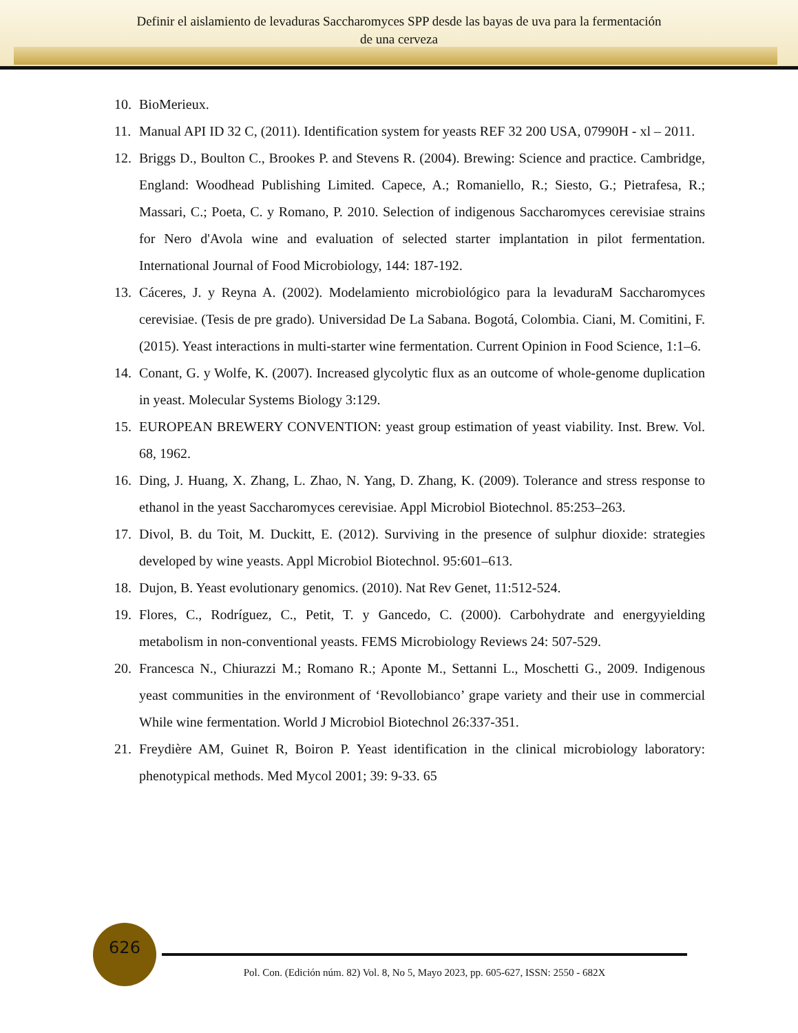Definir el aislamiento de levaduras Saccharomyces SPP desde las bayas de uva para la fermentación
de una cerveza
10. BioMerieux.
11. Manual API ID 32 C, (2011). Identification system for yeasts REF 32 200 USA, 07990H - xl – 2011.
12. Briggs D., Boulton C., Brookes P. and Stevens R. (2004). Brewing: Science and practice. Cambridge, England: Woodhead Publishing Limited. Capece, A.; Romaniello, R.; Siesto, G.; Pietrafesa, R.; Massari, C.; Poeta, C. y Romano, P. 2010. Selection of indigenous Saccharomyces cerevisiae strains for Nero d'Avola wine and evaluation of selected starter implantation in pilot fermentation. International Journal of Food Microbiology, 144: 187-192.
13. Cáceres, J. y Reyna A. (2002). Modelamiento microbiológico para la levaduraM Saccharomyces cerevisiae. (Tesis de pre grado). Universidad De La Sabana. Bogotá, Colombia. Ciani, M. Comitini, F. (2015). Yeast interactions in multi-starter wine fermentation. Current Opinion in Food Science, 1:1–6.
14. Conant, G. y Wolfe, K. (2007). Increased glycolytic flux as an outcome of whole-genome duplication in yeast. Molecular Systems Biology 3:129.
15. EUROPEAN BREWERY CONVENTION: yeast group estimation of yeast viability. Inst. Brew. Vol. 68, 1962.
16. Ding, J. Huang, X. Zhang, L. Zhao, N. Yang, D. Zhang, K. (2009). Tolerance and stress response to ethanol in the yeast Saccharomyces cerevisiae. Appl Microbiol Biotechnol. 85:253–263.
17. Divol, B. du Toit, M. Duckitt, E. (2012). Surviving in the presence of sulphur dioxide: strategies developed by wine yeasts. Appl Microbiol Biotechnol. 95:601–613.
18. Dujon, B. Yeast evolutionary genomics. (2010). Nat Rev Genet, 11:512-524.
19. Flores, C., Rodríguez, C., Petit, T. y Gancedo, C. (2000). Carbohydrate and energyyielding metabolism in non-conventional yeasts. FEMS Microbiology Reviews 24: 507-529.
20. Francesca N., Chiurazzi M.; Romano R.; Aponte M., Settanni L., Moschetti G., 2009. Indigenous yeast communities in the environment of ‘Revollobianco’ grape variety and their use in commercial While wine fermentation. World J Microbiol Biotechnol 26:337-351.
21. Freydière AM, Guinet R, Boiron P. Yeast identification in the clinical microbiology laboratory: phenotypical methods. Med Mycol 2001; 39: 9-33. 65
626
Pol. Con. (Edición núm. 82) Vol. 8, No 5, Mayo 2023, pp. 605-627, ISSN: 2550 - 682X